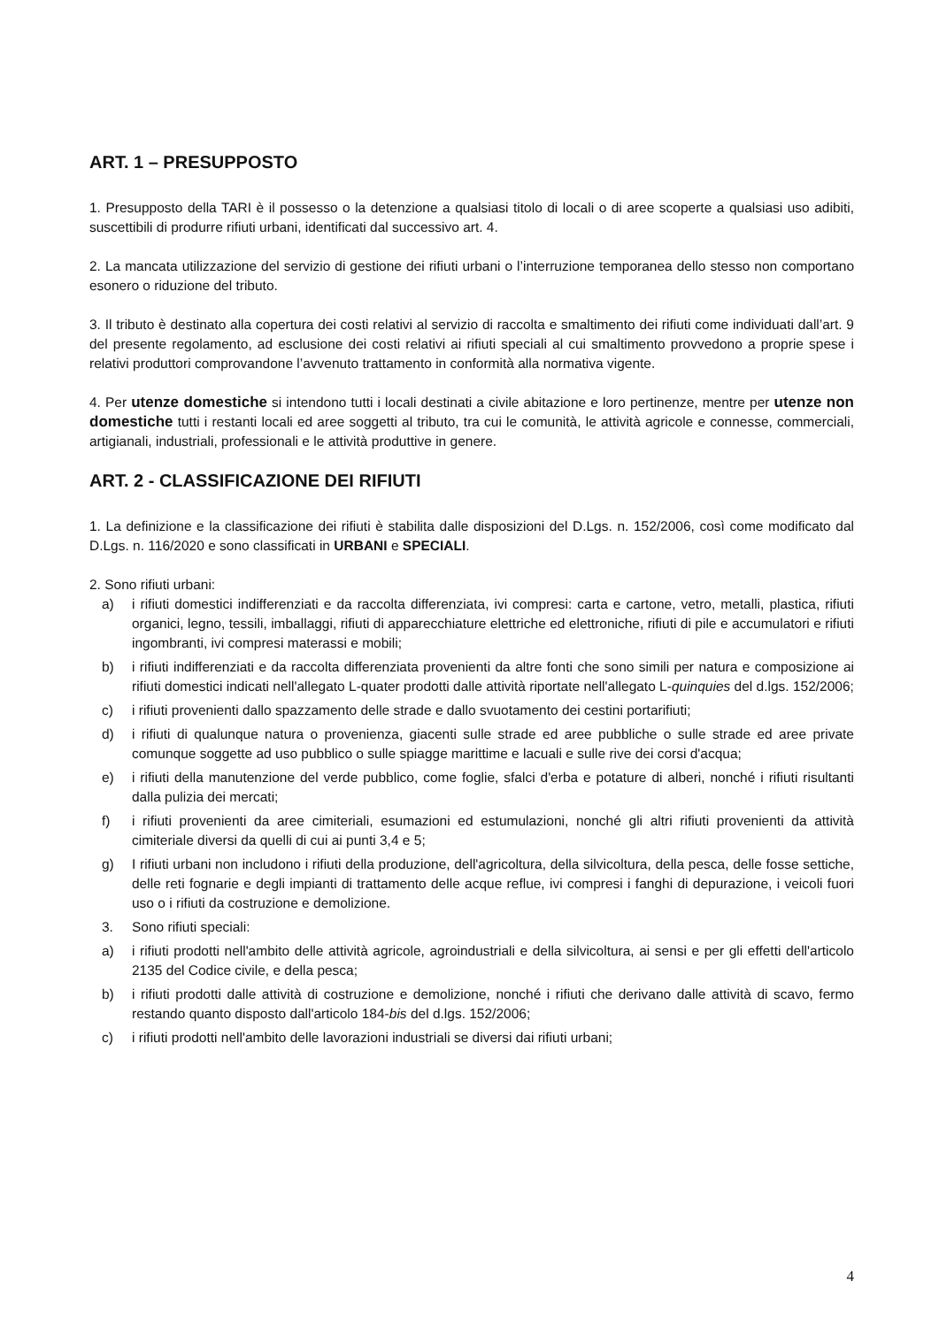ART. 1 – PRESUPPOSTO
1. Presupposto della TARI è il possesso o la detenzione a qualsiasi titolo di locali o di aree scoperte a qualsiasi uso adibiti, suscettibili di produrre rifiuti urbani, identificati dal successivo art. 4.
2. La mancata utilizzazione del servizio di gestione dei rifiuti urbani o l’interruzione temporanea dello stesso non comportano esonero o riduzione del tributo.
3. Il tributo è destinato alla copertura dei costi relativi al servizio di raccolta e smaltimento dei rifiuti come individuati dall’art. 9 del presente regolamento, ad esclusione dei costi relativi ai rifiuti speciali al cui smaltimento provvedono a proprie spese i relativi produttori comprovandone l’avvenuto trattamento in conformità alla normativa vigente.
4. Per utenze domestiche si intendono tutti i locali destinati a civile abitazione e loro pertinenze, mentre per utenze non domestiche tutti i restanti locali ed aree soggetti al tributo, tra cui le comunità, le attività agricole e connesse, commerciali, artigianali, industriali, professionali e le attività produttive in genere.
ART. 2 - CLASSIFICAZIONE DEI RIFIUTI
1. La definizione e la classificazione dei rifiuti è stabilita dalle disposizioni del D.Lgs. n. 152/2006, così come modificato dal D.Lgs. n. 116/2020 e sono classificati in URBANI e SPECIALI.
2. Sono rifiuti urbani:
a) i rifiuti domestici indifferenziati e da raccolta differenziata, ivi compresi: carta e cartone, vetro, metalli, plastica, rifiuti organici, legno, tessili, imballaggi, rifiuti di apparecchiature elettriche ed elettroniche, rifiuti di pile e accumulatori e rifiuti ingombranti, ivi compresi materassi e mobili;
b) i rifiuti indifferenziati e da raccolta differenziata provenienti da altre fonti che sono simili per natura e composizione ai rifiuti domestici indicati nell'allegato L-quater prodotti dalle attività riportate nell'allegato L-quinquies del d.lgs. 152/2006;
c) i rifiuti provenienti dallo spazzamento delle strade e dallo svuotamento dei cestini portarifiuti;
d) i rifiuti di qualunque natura o provenienza, giacenti sulle strade ed aree pubbliche o sulle strade ed aree private comunque soggette ad uso pubblico o sulle spiagge marittime e lacuali e sulle rive dei corsi d'acqua;
e) i rifiuti della manutenzione del verde pubblico, come foglie, sfalci d'erba e potature di alberi, nonché i rifiuti risultanti dalla pulizia dei mercati;
f) i rifiuti provenienti da aree cimiteriali, esumazioni ed estumulazioni, nonché gli altri rifiuti provenienti da attività cimiteriale diversi da quelli di cui ai punti 3,4 e 5;
g) I rifiuti urbani non includono i rifiuti della produzione, dell'agricoltura, della silvicoltura, della pesca, delle fosse settiche, delle reti fognarie e degli impianti di trattamento delle acque reflue, ivi compresi i fanghi di depurazione, i veicoli fuori uso o i rifiuti da costruzione e demolizione.
3. Sono rifiuti speciali:
a) i rifiuti prodotti nell'ambito delle attività agricole, agroindustriali e della silvicoltura, ai sensi e per gli effetti dell'articolo 2135 del Codice civile, e della pesca;
b) i rifiuti prodotti dalle attività di costruzione e demolizione, nonché i rifiuti che derivano dalle attività di scavo, fermo restando quanto disposto dall'articolo 184-bis del d.lgs. 152/2006;
c) i rifiuti prodotti nell'ambito delle lavorazioni industriali se diversi dai rifiuti urbani;
4